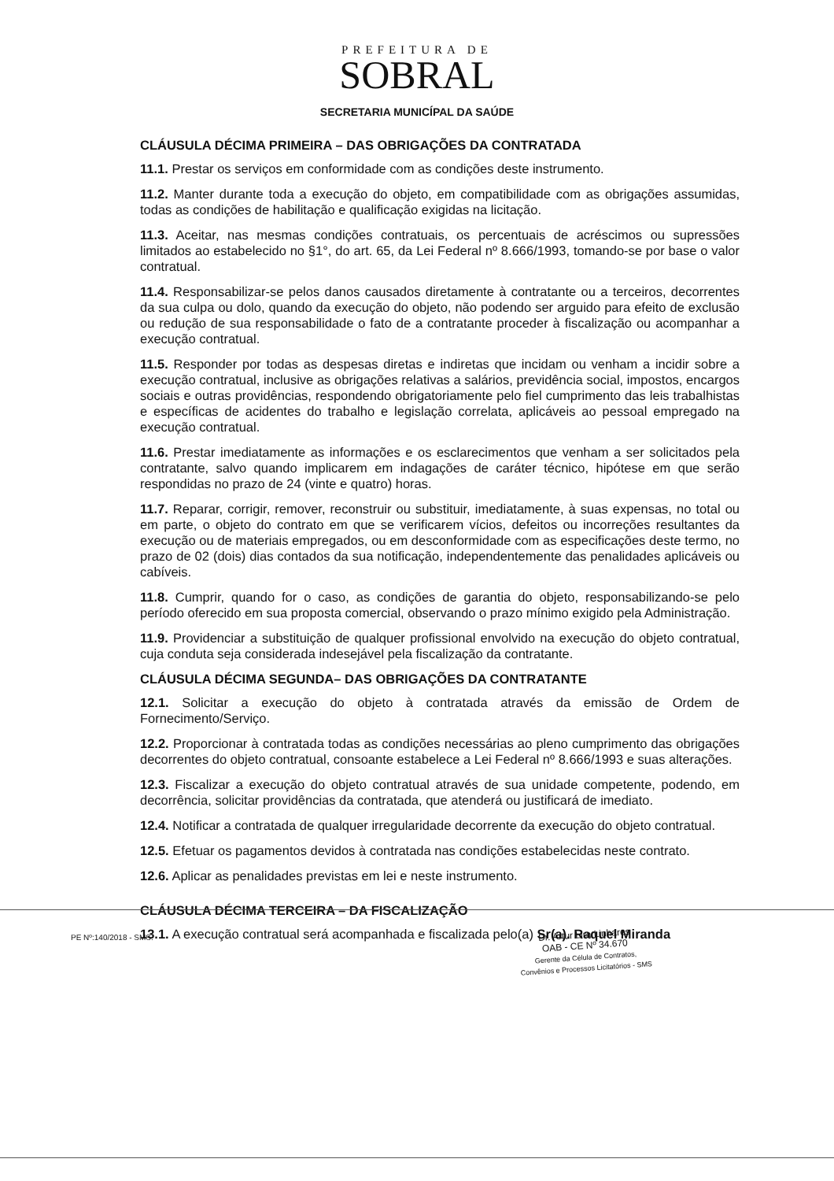PREFEITURA DE
SOBRAL
SECRETARIA MUNICÍPAL DA SAÚDE
CLÁUSULA DÉCIMA PRIMEIRA – DAS OBRIGAÇÕES DA CONTRATADA
11.1. Prestar os serviços em conformidade com as condições deste instrumento.
11.2. Manter durante toda a execução do objeto, em compatibilidade com as obrigações assumidas, todas as condições de habilitação e qualificação exigidas na licitação.
11.3. Aceitar, nas mesmas condições contratuais, os percentuais de acréscimos ou supressões limitados ao estabelecido no §1°, do art. 65, da Lei Federal nº 8.666/1993, tomando-se por base o valor contratual.
11.4. Responsabilizar-se pelos danos causados diretamente à contratante ou a terceiros, decorrentes da sua culpa ou dolo, quando da execução do objeto, não podendo ser arguido para efeito de exclusão ou redução de sua responsabilidade o fato de a contratante proceder à fiscalização ou acompanhar a execução contratual.
11.5. Responder por todas as despesas diretas e indiretas que incidam ou venham a incidir sobre a execução contratual, inclusive as obrigações relativas a salários, previdência social, impostos, encargos sociais e outras providências, respondendo obrigatoriamente pelo fiel cumprimento das leis trabalhistas e específicas de acidentes do trabalho e legislação correlata, aplicáveis ao pessoal empregado na execução contratual.
11.6. Prestar imediatamente as informações e os esclarecimentos que venham a ser solicitados pela contratante, salvo quando implicarem em indagações de caráter técnico, hipótese em que serão respondidas no prazo de 24 (vinte e quatro) horas.
11.7. Reparar, corrigir, remover, reconstruir ou substituir, imediatamente, à suas expensas, no total ou em parte, o objeto do contrato em que se verificarem vícios, defeitos ou incorreções resultantes da execução ou de materiais empregados, ou em desconformidade com as especificações deste termo, no prazo de 02 (dois) dias contados da sua notificação, independentemente das penalidades aplicáveis ou cabíveis.
11.8. Cumprir, quando for o caso, as condições de garantia do objeto, responsabilizando-se pelo período oferecido em sua proposta comercial, observando o prazo mínimo exigido pela Administração.
11.9. Providenciar a substituição de qualquer profissional envolvido na execução do objeto contratual, cuja conduta seja considerada indesejável pela fiscalização da contratante.
CLÁUSULA DÉCIMA SEGUNDA– DAS OBRIGAÇÕES DA CONTRATANTE
12.1. Solicitar a execução do objeto à contratada através da emissão de Ordem de Fornecimento/Serviço.
12.2. Proporcionar à contratada todas as condições necessárias ao pleno cumprimento das obrigações decorrentes do objeto contratual, consoante estabelece a Lei Federal nº 8.666/1993 e suas alterações.
12.3. Fiscalizar a execução do objeto contratual através de sua unidade competente, podendo, em decorrência, solicitar providências da contratada, que atenderá ou justificará de imediato.
12.4. Notificar a contratada de qualquer irregularidade decorrente da execução do objeto contratual.
12.5. Efetuar os pagamentos devidos à contratada nas condições estabelecidas neste contrato.
12.6. Aplicar as penalidades previstas em lei e neste instrumento.
CLÁUSULA DÉCIMA TERCEIRA – DA FISCALIZAÇÃO
13.1. A execução contratual será acompanhada e fiscalizada pelo(a) Sr(a). Raquel Miranda
PE Nº:140/2018 - SMS.
Dr. Artur Lira Linhares
OAB - CE Nº 34.670
Gerente da Célula de Contratos,
Convênios e Processos Licitatórios - SMS